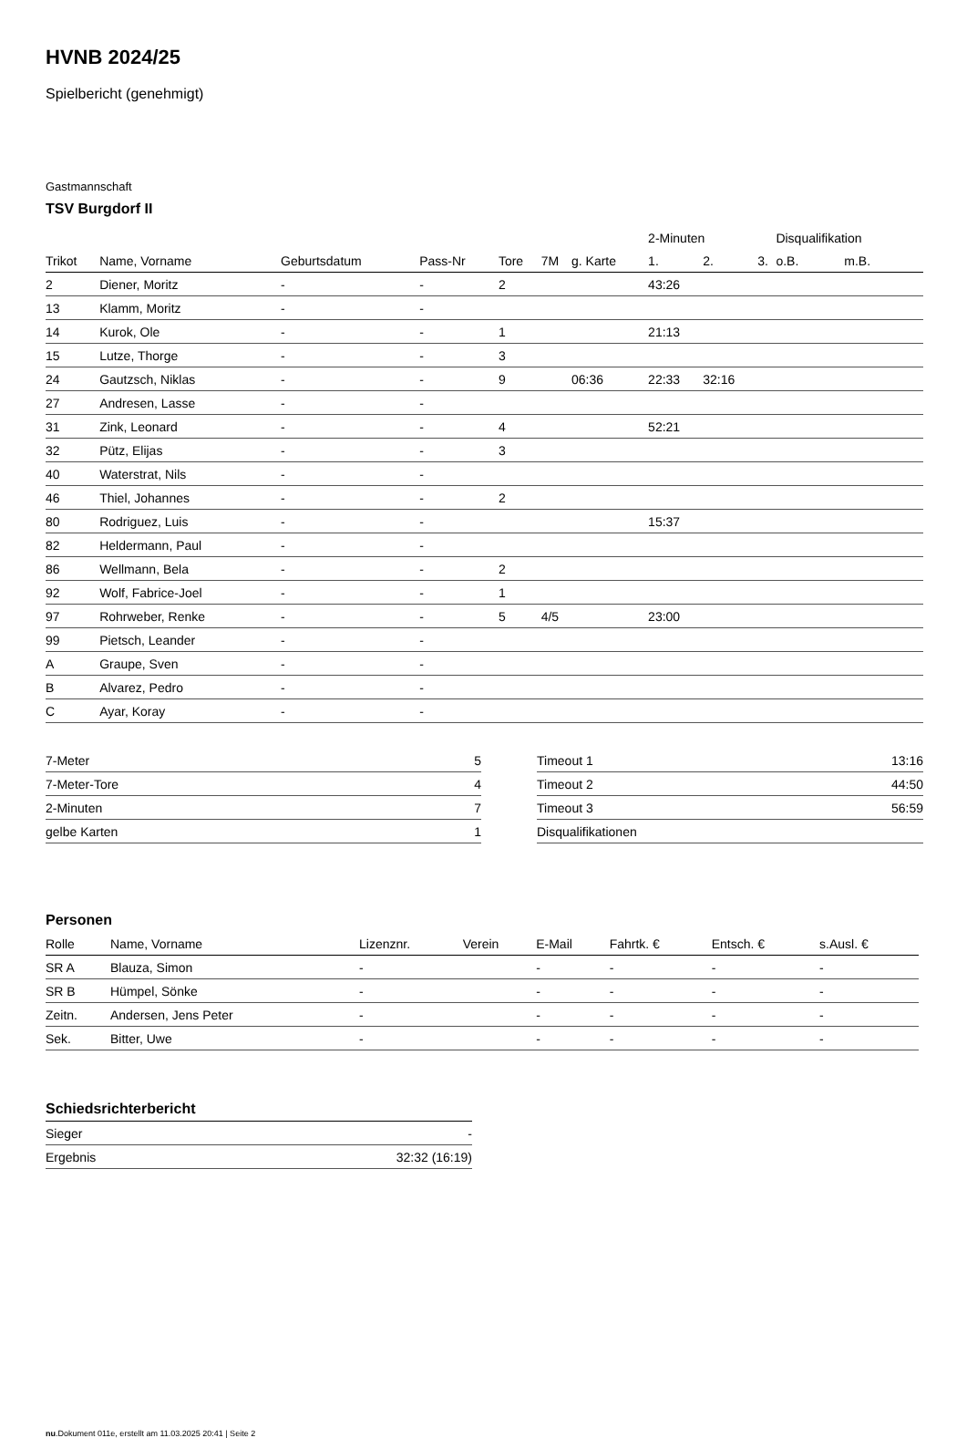HVNB 2024/25
Spielbericht (genehmigt)
Gastmannschaft
TSV Burgdorf II
| | | | | | | | 2-Minuten | | | Disqualifikation | |
| --- | --- | --- | --- | --- | --- | --- | --- | --- | --- | --- | --- |
| Trikot | Name, Vorname | Geburtsdatum | Pass-Nr | Tore | 7M | g. Karte | 1. | 2. | 3. | o.B. | m.B. |
| 2 | Diener, Moritz | - | - | 2 | | | 43:26 | | | | |
| 13 | Klamm, Moritz | - | - | | | | | | | | |
| 14 | Kurok, Ole | - | - | 1 | | | 21:13 | | | | |
| 15 | Lutze, Thorge | - | - | 3 | | | | | | | |
| 24 | Gautzsch, Niklas | - | - | 9 | | 06:36 | 22:33 | 32:16 | | | |
| 27 | Andresen, Lasse | - | - | | | | | | | | |
| 31 | Zink, Leonard | - | - | 4 | | | 52:21 | | | | |
| 32 | Pütz, Elijas | - | - | 3 | | | | | | | |
| 40 | Waterstrat, Nils | - | - | | | | | | | | |
| 46 | Thiel, Johannes | - | - | 2 | | | | | | | |
| 80 | Rodriguez, Luis | - | - | | | | 15:37 | | | | |
| 82 | Heldermann, Paul | - | - | | | | | | | | |
| 86 | Wellmann, Bela | - | - | 2 | | | | | | | |
| 92 | Wolf, Fabrice-Joel | - | - | 1 | | | | | | | |
| 97 | Rohrweber, Renke | - | - | 5 | 4/5 | | 23:00 | | | | |
| 99 | Pietsch, Leander | - | - | | | | | | | | |
| A | Graupe, Sven | - | - | | | | | | | | |
| B | Alvarez, Pedro | - | - | | | | | | | | |
| C | Ayar, Koray | - | - | | | | | | | | |
| 7-Meter | 5 |
| 7-Meter-Tore | 4 |
| 2-Minuten | 7 |
| gelbe Karten | 1 |
| Timeout 1 | 13:16 |
| Timeout 2 | 44:50 |
| Timeout 3 | 56:59 |
| Disqualifikationen | |
Personen
| Rolle | Name, Vorname | Lizenznr. | Verein | E-Mail | Fahrtk. € | Entsch. € | s.Ausl. € |
| --- | --- | --- | --- | --- | --- | --- | --- |
| SR A | Blauza, Simon | - | | - | - | - | - |
| SR B | Hümpel, Sönke | - | | - | - | - | - |
| Zeitn. | Andersen, Jens Peter | - | | - | - | - | - |
| Sek. | Bitter, Uwe | - | | - | - | - | - |
Schiedsrichterbericht
| Sieger | - |
| Ergebnis | 32:32 (16:19) |
nu.Dokument 011e, erstellt am 11.03.2025 20:41 | Seite 2